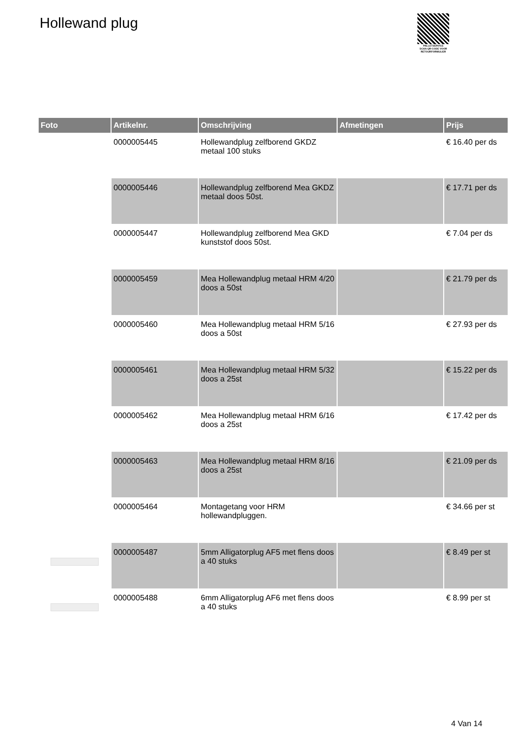Hollewand plug
PALLETSERVICE
SCAN QR-CODE VOOR RETOURFORMULIER
| Foto | Artikelnr. | Omschrijving | Afmetingen | Prijs |
| --- | --- | --- | --- | --- |
| | 0000005445 | Hollewandplug zelfborend GKDZ metaal 100 stuks | | € 16.40 per ds |
| | 0000005446 | Hollewandplug zelfborend Mea GKDZ metaal doos 50st. | | € 17.71 per ds |
| | 0000005447 | Hollewandplug zelfborend Mea GKD kunststof doos 50st. | | € 7.04 per ds |
| | 0000005459 | Mea Hollewandplug metaal HRM 4/20 doos a 50st | | € 21.79 per ds |
| | 0000005460 | Mea Hollewandplug metaal HRM 5/16 doos a 50st | | € 27.93 per ds |
| | 0000005461 | Mea Hollewandplug metaal HRM 5/32 doos a 25st | | € 15.22 per ds |
| | 0000005462 | Mea Hollewandplug metaal HRM 6/16 doos a 25st | | € 17.42 per ds |
| | 0000005463 | Mea Hollewandplug metaal HRM 8/16 doos a 25st | | € 21.09 per ds |
| | 0000005464 | Montagetang voor HRM hollewandpluggen. | | € 34.66 per st |
| | 0000005487 | 5mm Alligatorplug AF5 met flens doos a 40 stuks | | € 8.49 per st |
| | 0000005488 | 6mm Alligatorplug AF6 met flens doos a 40 stuks | | € 8.99 per st |
4 Van 14